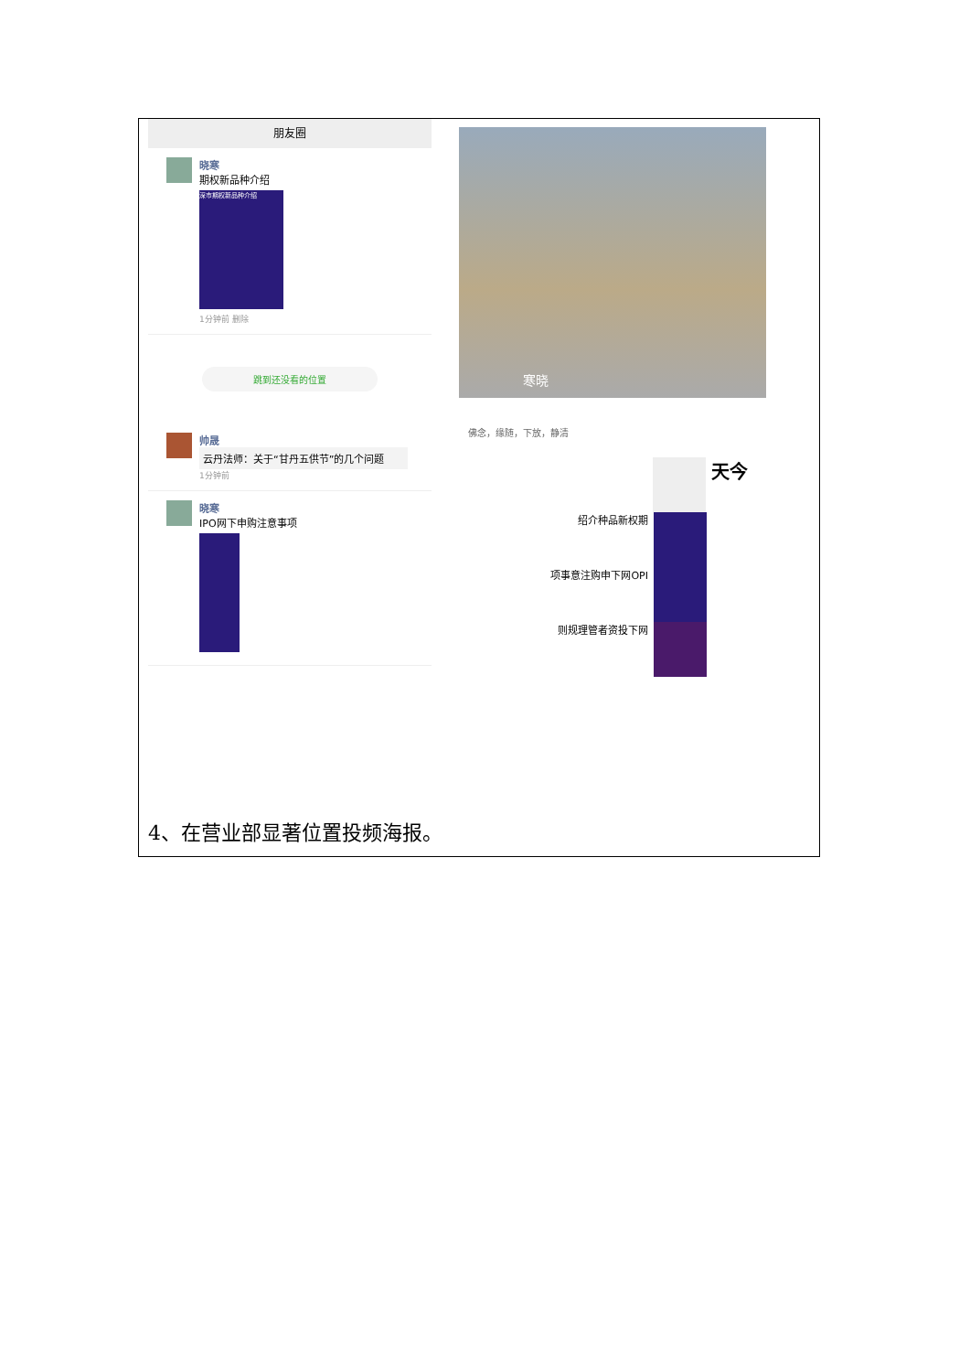朋友圈
晓寒
期权新品种介绍
深市期权新品种介绍
1分钟前 删除
跳到还没看的位置
帅晟
云丹法师：关于“甘丹五供节”的几个问题
1分钟前
晓寒
IPO网下申购注意事项
寒晓
佛念，缘随，下放，静清
天今
绍介种品新权期
项事意注购申下网OPI
则规理管者资投下网
4、在营业部显著位置投频海报。